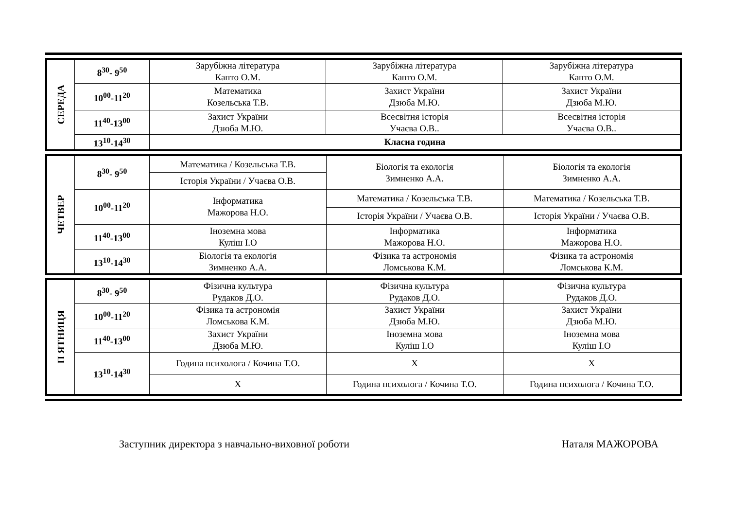| СЕРЕДА | 8<sup>30</sup>- 9<sup>50</sup> | Зарубіжна література Капто О.М. | Зарубіжна література Капто О.М. | Зарубіжна література Капто О.М. |
| | 10<sup>00</sup>-11<sup>20</sup> | Математика Козельська Т.В. | Захист України Дзюба М.Ю. | Захист України Дзюба М.Ю. |
| | 11<sup>40</sup>-13<sup>00</sup> | Захист України Дзюба М.Ю. | Всесвітня історія Учаєва О.В.. | Всесвітня історія Учаєва О.В.. |
| | 13<sup>10</sup>-14<sup>30</sup> | Класна година | | |
| ЧЕТВЕР | 8<sup>30</sup>- 9<sup>50</sup> | Математика / Козельська Т.В. | Біологія та екологія Зимненко А.А. | Біологія та екологія Зимненко А.А. |
| | | Історія України / Учаєва О.В. | | |
| | 10<sup>00</sup>-11<sup>20</sup> | Інформатика Мажорова Н.О. | Математика / Козельська Т.В. | Математика / Козельська Т.В. |
| | | | Історія України / Учаєва О.В. | Історія України / Учаєва О.В. |
| | 11<sup>40</sup>-13<sup>00</sup> | Іноземна мова Куліш І.О | Інформатика Мажорова Н.О. | Інформатика Мажорова Н.О. |
| | 13<sup>10</sup>-14<sup>30</sup> | Біологія та екологія Зимненко А.А. | Фізика та астрономія Ломськова К.М. | Фізика та астрономія Ломськова К.М. |
| П ЯТНИЦЯ | 8<sup>30</sup>- 9<sup>50</sup> | Фізична культура Рудаков Д.О. | Фізична культура Рудаков Д.О. | Фізична культура Рудаков Д.О. |
| | 10<sup>00</sup>-11<sup>20</sup> | Фізика та астрономія Ломськова К.М. | Захист України Дзюба М.Ю. | Захист України Дзюба М.Ю. |
| | 11<sup>40</sup>-13<sup>00</sup> | Захист України Дзюба М.Ю. | Іноземна мова Куліш І.О | Іноземна мова Куліш І.О |
| | 13<sup>10</sup>-14<sup>30</sup> | Година психолога / Кочина Т.О. | Х | Х |
| | | Х | Година психолога / Кочина Т.О. | Година психолога / Кочина Т.О. |
Заступник директора з навчально-виховної роботи Наталя МАЖОРОВА